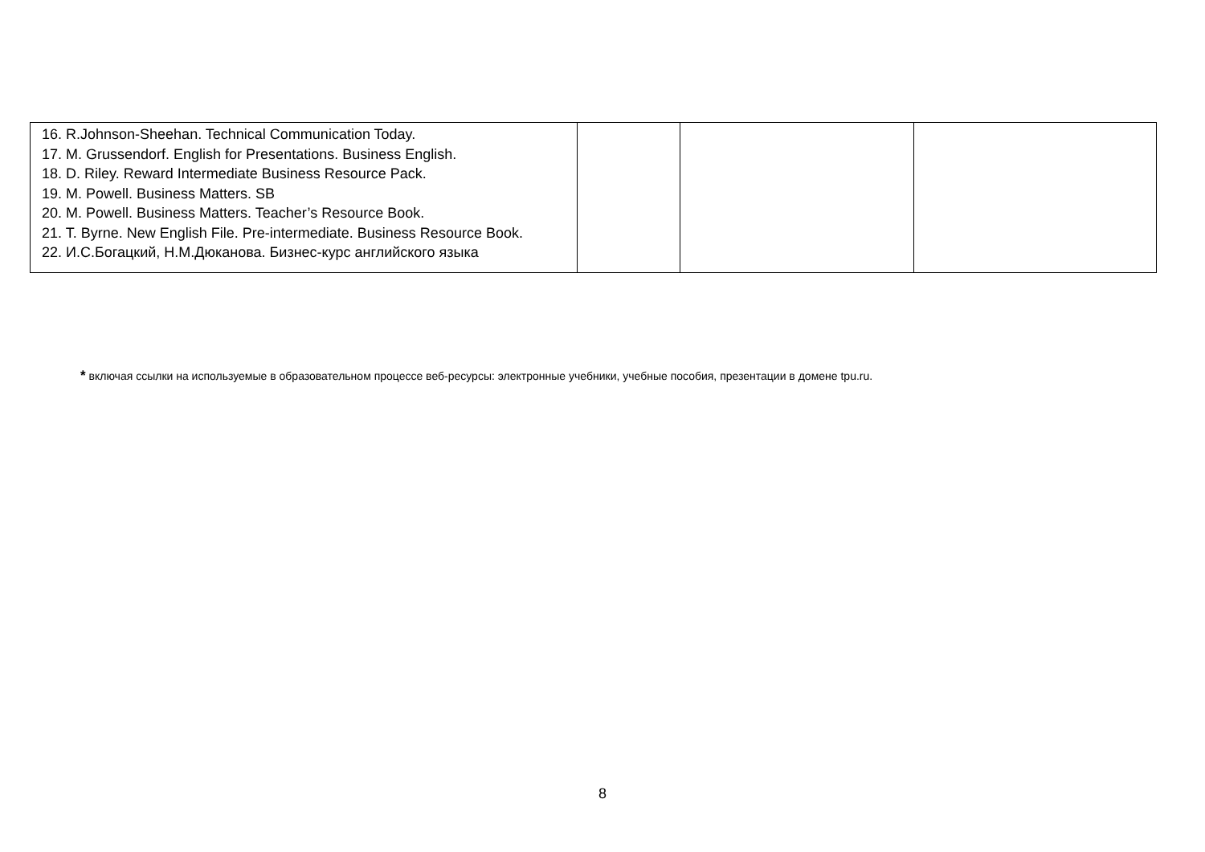| 16. R.Johnson-Sheehan. Technical Communication Today. 17. M. Grussendorf. English for Presentations. Business English. 18. D. Riley. Reward Intermediate Business Resource Pack. 19. M. Powell. Business Matters. SB 20. M. Powell. Business Matters. Teacher’s Resource Book. 21. T. Byrne. New English File. Pre-intermediate. Business Resource Book. 22. И.С.Богацкий, Н.М.Дюканова. Бизнес-курс английского языка | | | |
* включая ссылки на используемые в образовательном процессе веб-ресурсы: электронные учебники, учебные пособия, презентации в домене tpu.ru.
8